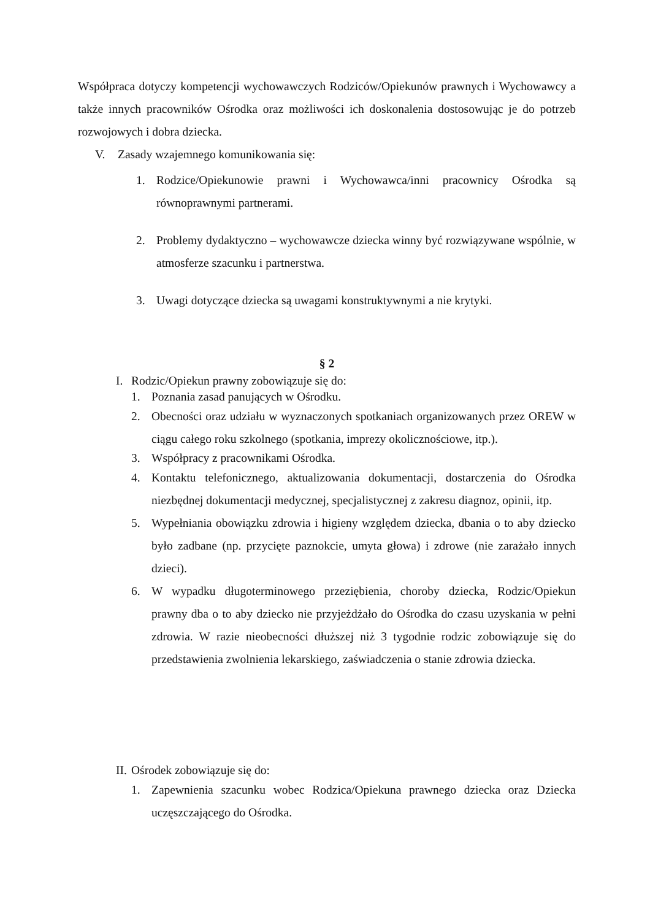Współpraca dotyczy kompetencji wychowawczych Rodziców/Opiekunów prawnych i Wychowawcy a także innych pracowników Ośrodka oraz możliwości ich doskonalenia dostosowując je do potrzeb rozwojowych i dobra dziecka.
V. Zasady wzajemnego komunikowania się:
1. Rodzice/Opiekunowie prawni i Wychowawca/inni pracownicy Ośrodka są równoprawnymi partnerami.
2. Problemy dydaktyczno – wychowawcze dziecka winny być rozwiązywane wspólnie, w atmosferze szacunku i partnerstwa.
3. Uwagi dotyczące dziecka są uwagami konstruktywnymi a nie krytyki.
§ 2
I. Rodzic/Opiekun prawny zobowiązuje się do:
1. Poznania zasad panujących w Ośrodku.
2. Obecności oraz udziału w wyznaczonych spotkaniach organizowanych przez OREW w ciągu całego roku szkolnego (spotkania, imprezy okolicznościowe, itp.).
3. Współpracy z pracownikami Ośrodka.
4. Kontaktu telefonicznego, aktualizowania dokumentacji, dostarczenia do Ośrodka niezbędnej dokumentacji medycznej, specjalistycznej z zakresu diagnoz, opinii, itp.
5. Wypełniania obowiązku zdrowia i higieny względem dziecka, dbania o to aby dziecko było zadbane (np. przycięte paznokcie, umyta głowa) i zdrowe (nie zarażało innych dzieci).
6. W wypadku długoterminowego przeziębienia, choroby dziecka, Rodzic/Opiekun prawny dba o to aby dziecko nie przyjeżdżało do Ośrodka do czasu uzyskania w pełni zdrowia. W razie nieobecności dłuższej niż 3 tygodnie rodzic zobowiązuje się do przedstawienia zwolnienia lekarskiego, zaświadczenia o stanie zdrowia dziecka.
II. Ośrodek zobowiązuje się do:
1. Zapewnienia szacunku wobec Rodzica/Opiekuna prawnego dziecka oraz Dziecka uczęszczającego do Ośrodka.